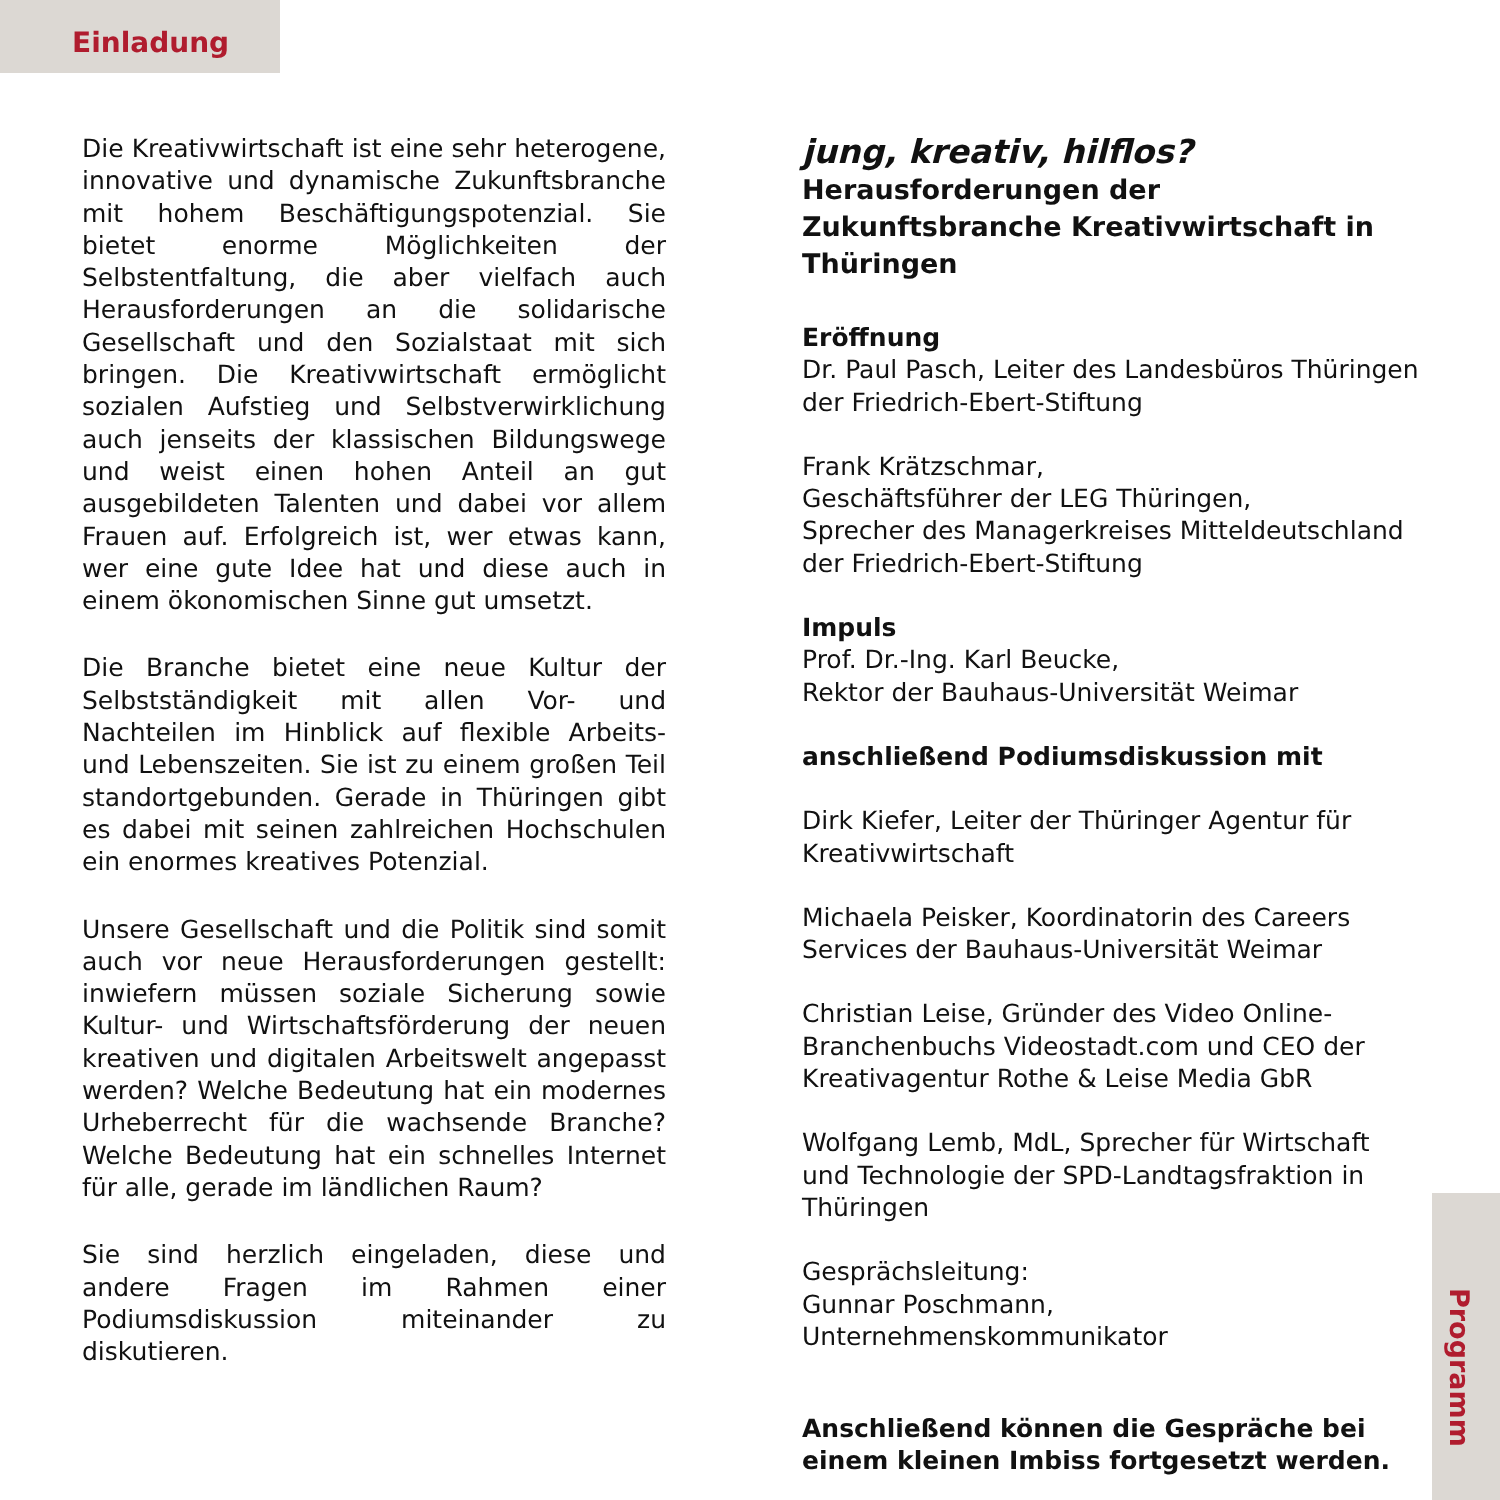Einladung
Die Kreativwirtschaft ist eine sehr heterogene, innovative und dynamische Zukunftsbranche mit hohem Beschäftigungspotenzial. Sie bietet enorme Möglichkeiten der Selbstentfaltung, die aber vielfach auch Herausforderungen an die solidarische Gesellschaft und den Sozialstaat mit sich bringen. Die Kreativwirtschaft ermöglicht sozialen Aufstieg und Selbstverwirklichung auch jenseits der klassischen Bildungswege und weist einen hohen Anteil an gut ausgebildeten Talenten und dabei vor allem Frauen auf. Erfolgreich ist, wer etwas kann, wer eine gute Idee hat und diese auch in einem ökonomischen Sinne gut umsetzt.
Die Branche bietet eine neue Kultur der Selbstständigkeit mit allen Vor- und Nachteilen im Hinblick auf flexible Arbeits- und Lebenszeiten. Sie ist zu einem großen Teil standortgebunden. Gerade in Thüringen gibt es dabei mit seinen zahlreichen Hochschulen ein enormes kreatives Potenzial.
Unsere Gesellschaft und die Politik sind somit auch vor neue Herausforderungen gestellt: inwiefern müssen soziale Sicherung sowie Kultur- und Wirtschaftsförderung der neuen kreativen und digitalen Arbeitswelt angepasst werden? Welche Bedeutung hat ein modernes Urheberrecht für die wachsende Branche? Welche Bedeutung hat ein schnelles Internet für alle, gerade im ländlichen Raum?
Sie sind herzlich eingeladen, diese und andere Fragen im Rahmen einer Podiumsdiskussion miteinander zu diskutieren.
jung, kreativ, hilflos?
Herausforderungen der Zukunftsbranche Kreativwirtschaft in Thüringen
Eröffnung
Dr. Paul Pasch, Leiter des Landesbüros Thüringen der Friedrich-Ebert-Stiftung
Frank Krätzschmar,
Geschäftsführer der LEG Thüringen,
Sprecher des Managerkreises Mitteldeutschland der Friedrich-Ebert-Stiftung
Impuls
Prof. Dr.-Ing. Karl Beucke,
Rektor der Bauhaus-Universität Weimar
anschließend Podiumsdiskussion mit
Dirk Kiefer, Leiter der Thüringer Agentur für Kreativwirtschaft
Michaela Peisker, Koordinatorin des Careers Services der Bauhaus-Universität Weimar
Christian Leise, Gründer des Video Online-Branchenbuchs Videostadt.com und CEO der Kreativagentur Rothe & Leise Media GbR
Wolfgang Lemb, MdL, Sprecher für Wirtschaft und Technologie der SPD-Landtagsfraktion in Thüringen
Gesprächsleitung:
Gunnar Poschmann, Unternehmenskommunikator
Anschließend können die Gespräche bei einem kleinen Imbiss fortgesetzt werden.
Programm